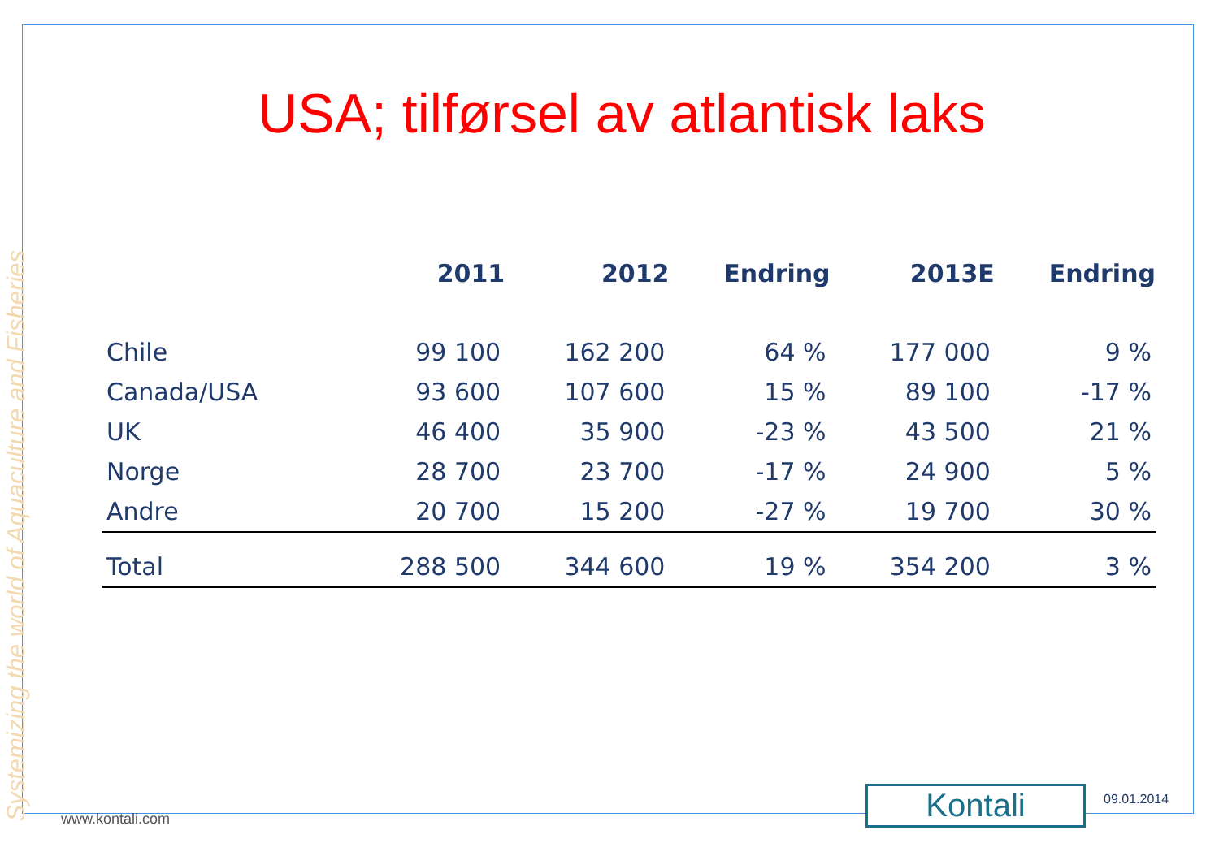Systemizing the world of Aquaculture and Fisheries
USA; tilførsel av atlantisk laks
| | 2011 | 2012 | Endring | 2013E | Endring |
| --- | --- | --- | --- | --- | --- |
| Chile | 99 100 | 162 200 | 64 % | 177 000 | 9 % |
| Canada/USA | 93 600 | 107 600 | 15 % | 89 100 | -17 % |
| UK | 46 400 | 35 900 | -23 % | 43 500 | 21 % |
| Norge | 28 700 | 23 700 | -17 % | 24 900 | 5 % |
| Andre | 20 700 | 15 200 | -27 % | 19 700 | 30 % |
| Total | 288 500 | 344 600 | 19 % | 354 200 | 3 % |
www.kontali.com Kontali 09.01.2014